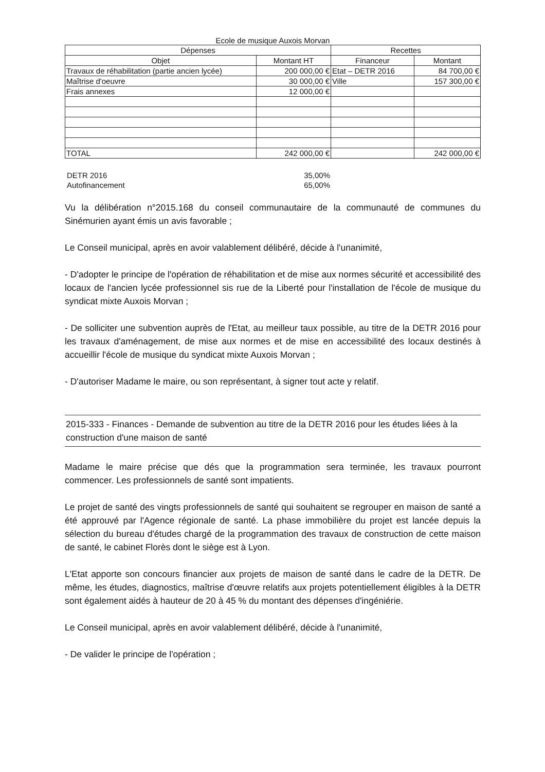Ecole de musique Auxois Morvan
| Dépenses | | Recettes | |
| --- | --- | --- | --- |
| Objet | Montant HT | Financeur | Montant |
| Travaux de réhabilitation (partie ancien lycée) | 200 000,00 € | Etat – DETR 2016 | 84 700,00 € |
| Maîtrise d'oeuvre | 30 000,00 € | Ville | 157 300,00 € |
| Frais annexes | 12 000,00 € | | |
| TOTAL | 242 000,00 € | | 242 000,00 € |
| DETR 2016 | 35,00% |
| Autofinancement | 65,00% |
Vu la délibération n°2015.168 du conseil communautaire de la communauté de communes du Sinémurien ayant émis un avis favorable ;
Le Conseil municipal, après en avoir valablement délibéré, décide à l'unanimité,
- D'adopter le principe de l'opération de réhabilitation et de mise aux normes sécurité et accessibilité des locaux de l'ancien lycée professionnel sis rue de la Liberté pour l'installation de l'école de musique du syndicat mixte Auxois Morvan ;
- De solliciter une subvention auprès de l'Etat, au meilleur taux possible, au titre de la DETR 2016 pour les travaux d'aménagement, de mise aux normes et de mise en accessibilité des locaux destinés à accueillir l'école de musique du syndicat mixte Auxois Morvan ;
- D'autoriser Madame le maire, ou son représentant, à signer tout acte y relatif.
2015-333 - Finances - Demande de subvention au titre de la DETR 2016 pour les études liées à la construction d'une maison de santé
Madame le maire précise que dés que la programmation sera terminée, les travaux pourront commencer. Les professionnels de santé sont impatients.
Le projet de santé des vingts professionnels de santé qui souhaitent se regrouper en maison de santé a été approuvé par l'Agence régionale de santé. La phase immobilière du projet est lancée depuis la sélection du bureau d'études chargé de la programmation des travaux de construction de cette maison de santé, le cabinet Florès dont le siège est à Lyon.
L'Etat apporte son concours financier aux projets de maison de santé dans le cadre de la DETR. De même, les études, diagnostics, maîtrise d'œuvre relatifs aux projets potentiellement éligibles à la DETR sont également aidés à hauteur de 20 à 45 % du montant des dépenses d'ingéniérie.
Le Conseil municipal, après en avoir valablement délibéré, décide à l'unanimité,
- De valider le principe de l'opération ;